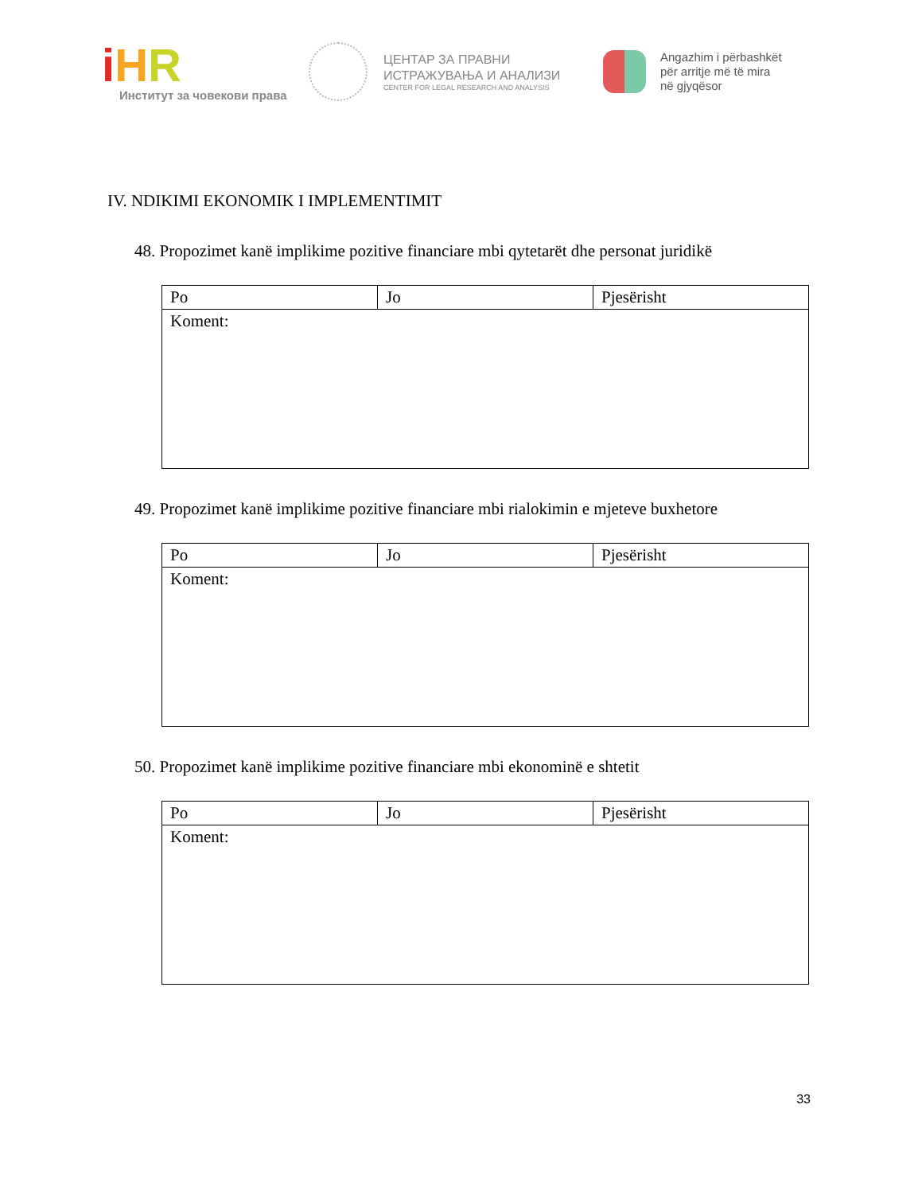iHR
Институт за човекови права
ЦЕНТАР ЗА ПРАВНИ
ИСТРАЖУВАЊА И АНАЛИЗИ
CENTER FOR LEGAL RESEARCH AND ANALYSIS
Angazhim i përbashkët
për arritje më të mira
në gjyqësor
IV. NDIKIMI EKONOMIK I IMPLEMENTIMIT
48. Propozimet kanë implikime pozitive financiare mbi qytetarët dhe personat juridikë
| Po | Jo | Pjesërisht |
| Koment: | | |
49. Propozimet kanë implikime pozitive financiare mbi rialokimin e mjeteve buxhetore
| Po | Jo | Pjesërisht |
| Koment: | | |
50. Propozimet kanë implikime pozitive financiare mbi ekonominë e shtetit
| Po | Jo | Pjesërisht |
| Koment: | | |
33